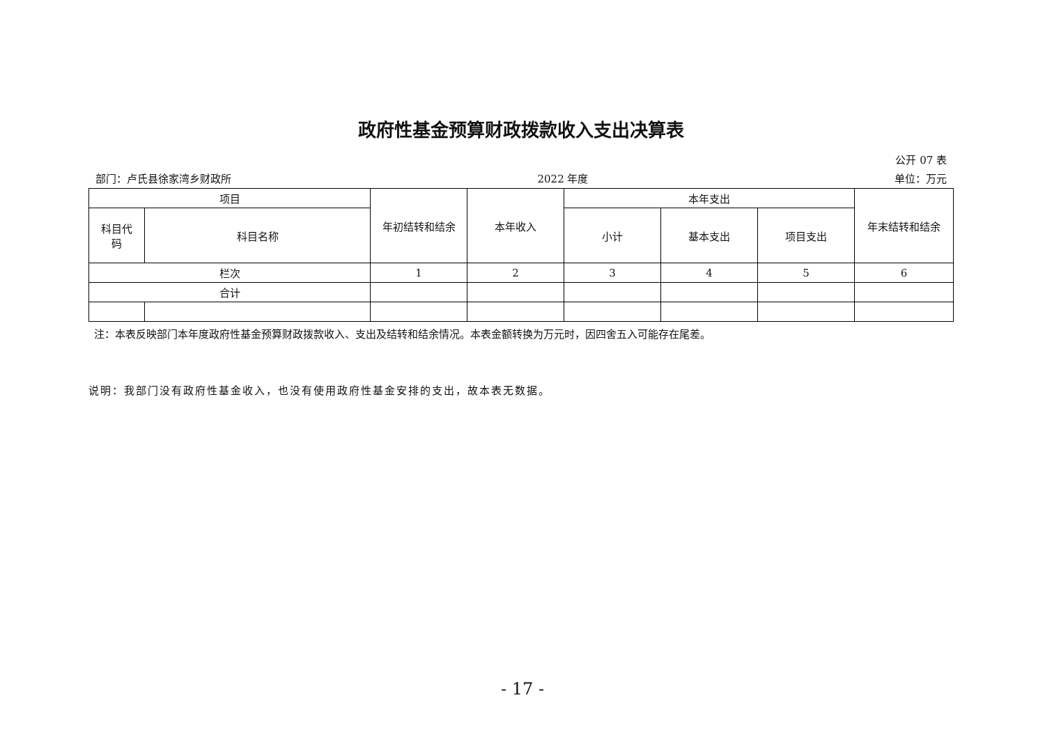政府性基金预算财政拨款收入支出决算表
公开 07 表
部门：卢氏县徐家湾乡财政所 2022 年度 单位：万元
| 项目 | | 年初结转和结余 | 本年收入 | 本年支出 | | | 年末结转和结余 |
| --- | --- | --- | --- | --- | --- | --- | --- |
| 科目代 码 | 科目名称 | | | 小计 | 基本支出 | 项目支出 | |
| 栏次 | | 1 | 2 | 3 | 4 | 5 | 6 |
| 合计 | | | | | | | |
注：本表反映部门本年度政府性基金预算财政拨款收入、支出及结转和结余情况。本表金额转换为万元时，因四舍五入可能存在尾差。
说明：我部门没有政府性基金收入，也没有使用政府性基金安排的支出，故本表无数据。
- 17 -